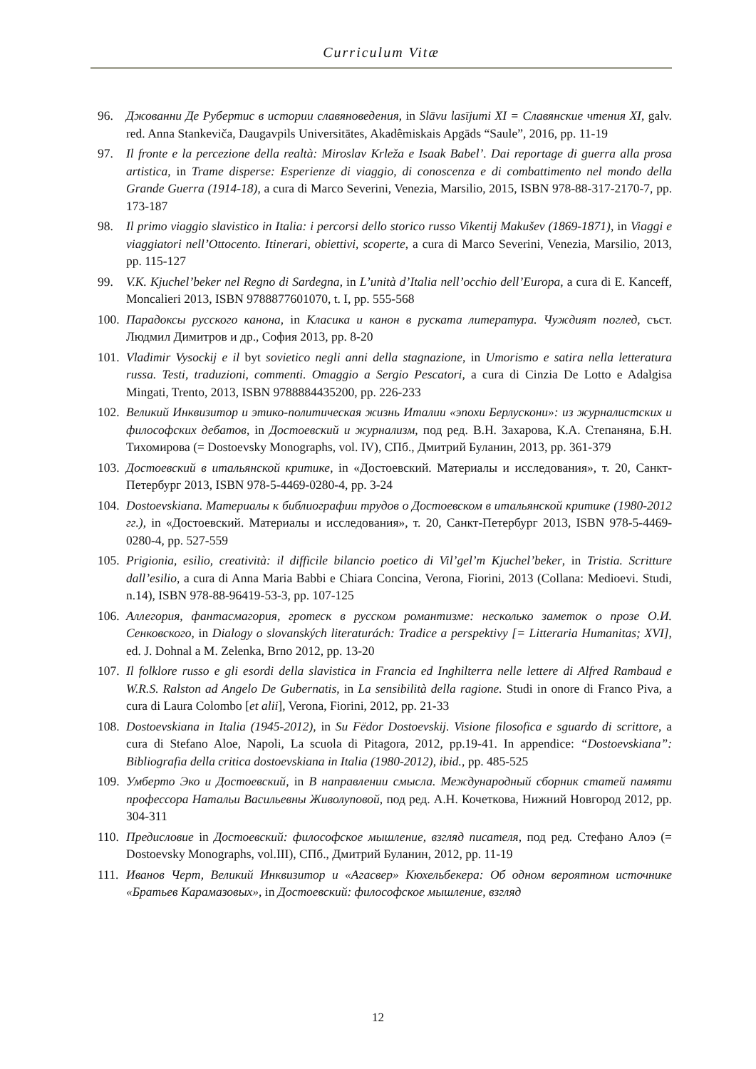Curriculum Vitæ
96. Джованни Де Рубертис в истории славяноведения, in Slāvu lasījumi XI = Славянские чтения XI, galv. red. Anna Stankeviča, Daugavpils Universitātes, Akadêmiskais Apgāds “Saule”, 2016, pp. 11-19
97. Il fronte e la percezione della realtà: Miroslav Krleža e Isaak Babel’. Dai reportage di guerra alla prosa artistica, in Trame disperse: Esperienze di viaggio, di conoscenza e di combattimento nel mondo della Grande Guerra (1914-18), a cura di Marco Severini, Venezia, Marsilio, 2015, ISBN 978-88-317-2170-7, pp. 173-187
98. Il primo viaggio slavistico in Italia: i percorsi dello storico russo Vikentij Makušev (1869-1871), in Viaggi e viaggiatori nell’Ottocento. Itinerari, obiettivi, scoperte, a cura di Marco Severini, Venezia, Marsilio, 2013, pp. 115-127
99. V.K. Kjuchel’beker nel Regno di Sardegna, in L’unità d’Italia nell’occhio dell’Europa, a cura di E. Kanceff, Moncalieri 2013, ISBN 9788877601070, t. I, pp. 555-568
100. Парадоксы русского канона, in Класика и канон в руската литература. Чуждият поглед, съст. Людмил Димитров и др., София 2013, pp. 8-20
101. Vladimir Vysockij e il byt sovietico negli anni della stagnazione, in Umorismo e satira nella letteratura russa. Testi, traduzioni, commenti. Omaggio a Sergio Pescatori, a cura di Cinzia De Lotto e Adalgisa Mingati, Trento, 2013, ISBN 9788884435200, pp. 226-233
102. Великий Инквизитор и этико-политическая жизнь Италии «эпохи Берлускони»: из журналистских и философских дебатов, in Достоевский и журнализм, под ред. В.Н. Захарова, К.А. Степаняна, Б.Н. Тихомирова (= Dostoevsky Monographs, vol. IV), СПб., Дмитрий Буланин, 2013, pp. 361-379
103. Достоевский в итальянской критике, in «Достоевский. Материалы и исследования», т. 20, Санкт-Петербург 2013, ISBN 978-5-4469-0280-4, pp. 3-24
104. Dostoevskiana. Материалы к библиографии трудов о Достоевском в итальянской критике (1980-2012 гг.), in «Достоевский. Материалы и исследования», т. 20, Санкт-Петербург 2013, ISBN 978-5-4469-0280-4, pp. 527-559
105. Prigionia, esilio, creatività: il difficile bilancio poetico di Vil’gel’m Kjuchel’beker, in Tristia. Scritture dall’esilio, a cura di Anna Maria Babbi e Chiara Concina, Verona, Fiorini, 2013 (Collana: Medioevi. Studi, n.14), ISBN 978-88-96419-53-3, pp. 107-125
106. Аллегория, фантасмагория, гротеск в русском романтизме: несколько заметок о прозе О.И. Сенковского, in Dialogy o slovanských literaturách: Tradice a perspektivy [= Litteraria Humanitas; XVI], ed. J. Dohnal a M. Zelenka, Brno 2012, pp. 13-20
107. Il folklore russo e gli esordi della slavistica in Francia ed Inghilterra nelle lettere di Alfred Rambaud e W.R.S. Ralston ad Angelo De Gubernatis, in La sensibilità della ragione. Studi in onore di Franco Piva, a cura di Laura Colombo [et alii], Verona, Fiorini, 2012, pp. 21-33
108. Dostoevskiana in Italia (1945-2012), in Su Fëdor Dostoevskij. Visione filosofica e sguardo di scrittore, a cura di Stefano Aloe, Napoli, La scuola di Pitagora, 2012, pp.19-41. In appendice: “Dostoevskiana”: Bibliografia della critica dostoevskiana in Italia (1980-2012), ibid., pp. 485-525
109. Умберто Эко и Достоевский, in В направлении смысла. Международный сборник статей памяти профессора Натальи Васильевны Живолуповой, под ред. А.Н. Кочеткова, Нижний Новгород 2012, pp. 304-311
110. Предисловие in Достоевский: философское мышление, взгляд писателя, под ред. Стефано Алоэ (= Dostoevsky Monographs, vol.III), СПб., Дмитрий Буланин, 2012, pp. 11-19
111. Иванов Черт, Великий Инквизитор и «Агасвер» Кюхельбекера: Об одном вероятном источнике «Братьев Карамазовых», in Достоевский: философское мышление, взгляд
12